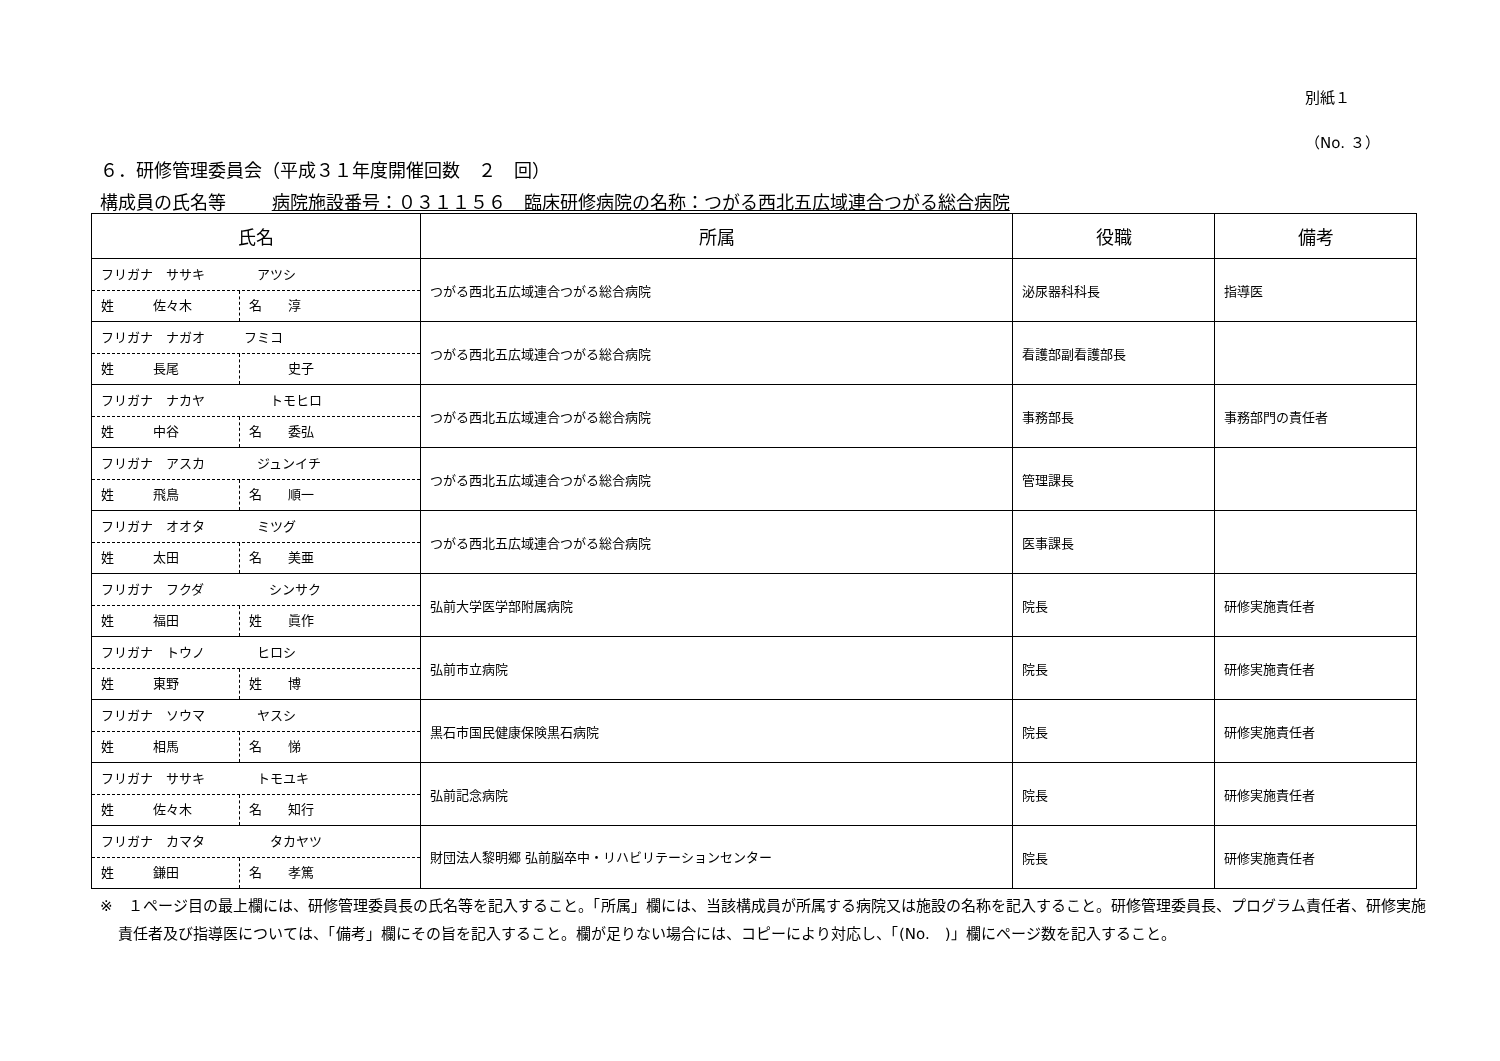別紙１
（No. ３）
６．研修管理委員会（平成３１年度開催回数　２　回）
構成員の氏名等 病院施設番号：０３１１５６　臨床研修病院の名称：つがる西北五広域連合つがる総合病院
| 氏名 | 所属 | 役職 | 備考 |
| --- | --- | --- | --- |
| フリガナ ササキ アツシ 姓 佐々木 名 淳 | つがる西北五広域連合つがる総合病院 | 泌尿器科科長 | 指導医 |
| フリガナ ナガオ フミコ 姓 長尾 史子 | つがる西北五広域連合つがる総合病院 | 看護部副看護部長 | |
| フリガナ ナカヤ トモヒロ 姓 中谷 名 委弘 | つがる西北五広域連合つがる総合病院 | 事務部長 | 事務部門の責任者 |
| フリガナ アスカ ジュンイチ 姓 飛鳥 名 順一 | つがる西北五広域連合つがる総合病院 | 管理課長 | |
| フリガナ オオタ ミツグ 姓 太田 名 美亜 | つがる西北五広域連合つがる総合病院 | 医事課長 | |
| フリガナ フクダ シンサク 姓 福田 姓 眞作 | 弘前大学医学部附属病院 | 院長 | 研修実施責任者 |
| フリガナ トウノ ヒロシ 姓 東野 姓 博 | 弘前市立病院 | 院長 | 研修実施責任者 |
| フリガナ ソウマ ヤスシ 姓 相馬 名 悌 | 黒石市国民健康保険黒石病院 | 院長 | 研修実施責任者 |
| フリガナ ササキ トモユキ 姓 佐々木 名 知行 | 弘前記念病院 | 院長 | 研修実施責任者 |
| フリガナ カマタ タカヤツ 姓 鎌田 名 孝篤 | 財団法人黎明郷 弘前脳卒中・リハビリテーションセンター | 院長 | 研修実施責任者 |
※　１ページ目の最上欄には、研修管理委員長の氏名等を記入すること。「所属」欄には、当該構成員が所属する病院又は施設の名称を記入すること。研修管理委員長、プログラム責任者、研修実施責任者及び指導医については、「備考」欄にその旨を記入すること。欄が足りない場合には、コピーにより対応し、「(No.　)」欄にページ数を記入すること。